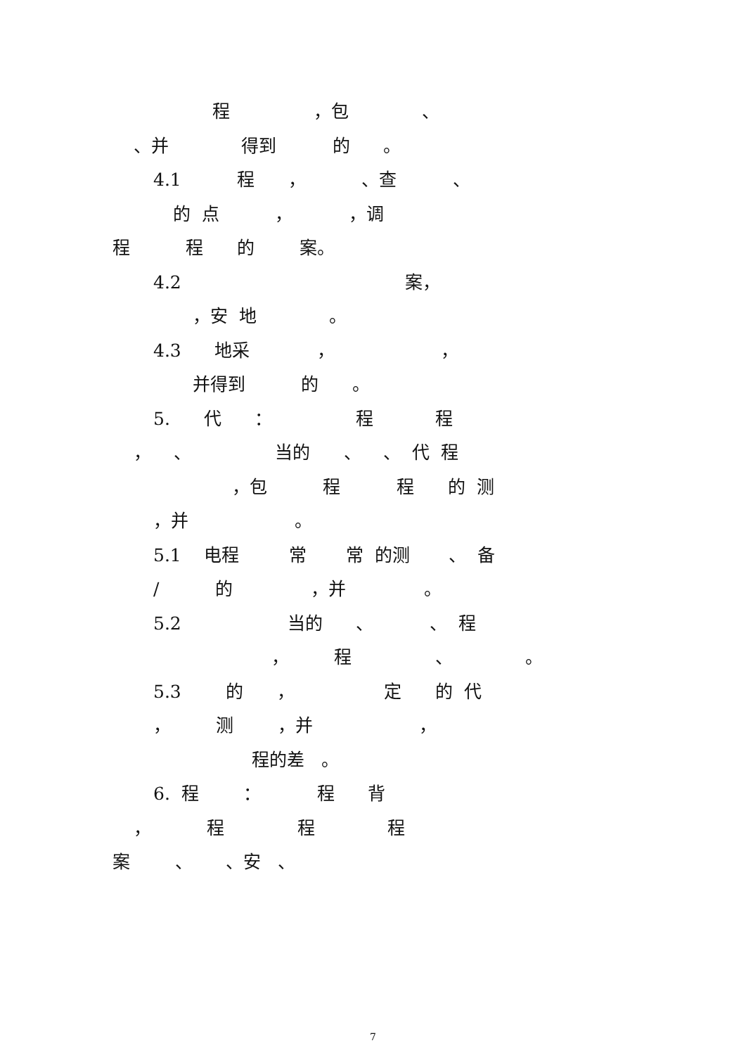程 ，包 、
、并 得到 的 。
4.1 程 ， 、查 、
的 点 ， ，调
程 程 的 案。
4.2 案，
，安 地 。
4.3 地采 ， ，
并得到 的 。
5. 代 ： 程 程
， 、 当的 、 、 代 程
，包 程 程 的 测
，并 。
5.1 电程 常 常 的测 、 备
/ 的 ，并 。
5.2 当的 、 、 程
， 程 、 。
5.3 的 ， 定 的 代
， 测 ，并 ，
程的差 。
6. 程 ： 程 背
， 程 程 程
案 、 、安 、
7